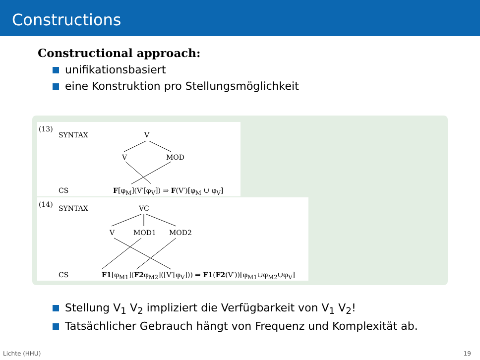Constructions
Constructional approach:
unifikationsbasiert
eine Konstruktion pro Stellungsmöglichkeit
(13)
SYNTAX V
V MOD
CS F[φ<sub>M</sub>](V′[φ<sub>V</sub>]) ⇒ F(V′)[φ<sub>M</sub> ∪ φ<sub>V</sub>]
(14) SYNTAX VC
V MOD1 MOD2
CS F1[φ<sub>M1</sub>](F2φ<sub>M2</sub>]([V′[φ<sub>V</sub>])) ⇒ F1(F2(V′))[φ<sub>M1</sub>∪φ<sub>M2</sub>∪φ<sub>V</sub>]
Stellung V<sub>1</sub> V<sub>2</sub> impliziert die Verfügbarkeit von V<sub>1</sub> V<sub>2</sub>!
Tatsächlicher Gebrauch hängt von Frequenz und Komplexität ab.
Lichte (HHU) 19